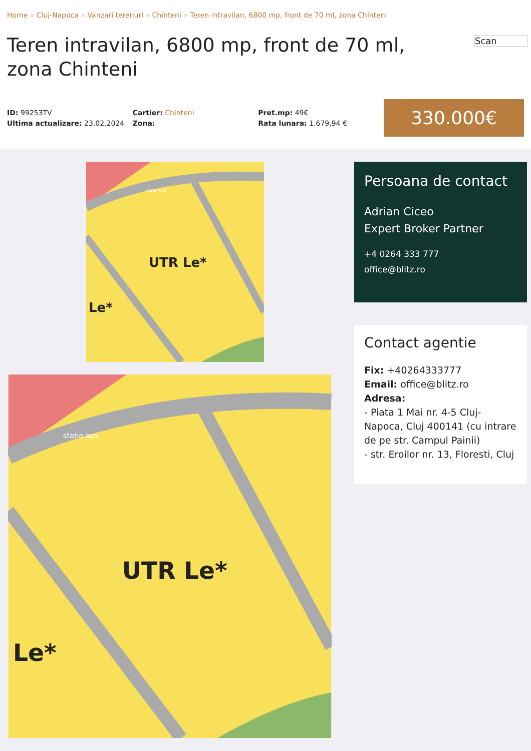Home » Cluj-Napoca » Vanzari terenuri » Chinteni » Teren intravilan, 6800 mp, front de 70 ml, zona Chinteni
Scan
Teren intravilan, 6800 mp, front de 70 ml, zona Chinteni
ID: 99253TV
Ultima actualizare: 23.02.2024
Cartier: Chinteni
Zona:
Pret.mp: 49€
Rata lunara: 1.679,94 €
330.000€
statie bus
UTR Le*
Le*
statie bus
UTR Le*
Le*
Persoana de contact
Adrian Ciceo
Expert Broker Partner
+4 0264 333 777
office@blitz.ro
Contact agentie
Fix: +40264333777
Email: office@blitz.ro
Adresa:
- Piata 1 Mai nr. 4-5 Cluj-Napoca, Cluj 400141 (cu intrare de pe str. Campul Painii)
- str. Eroilor nr. 13, Floresti, Cluj